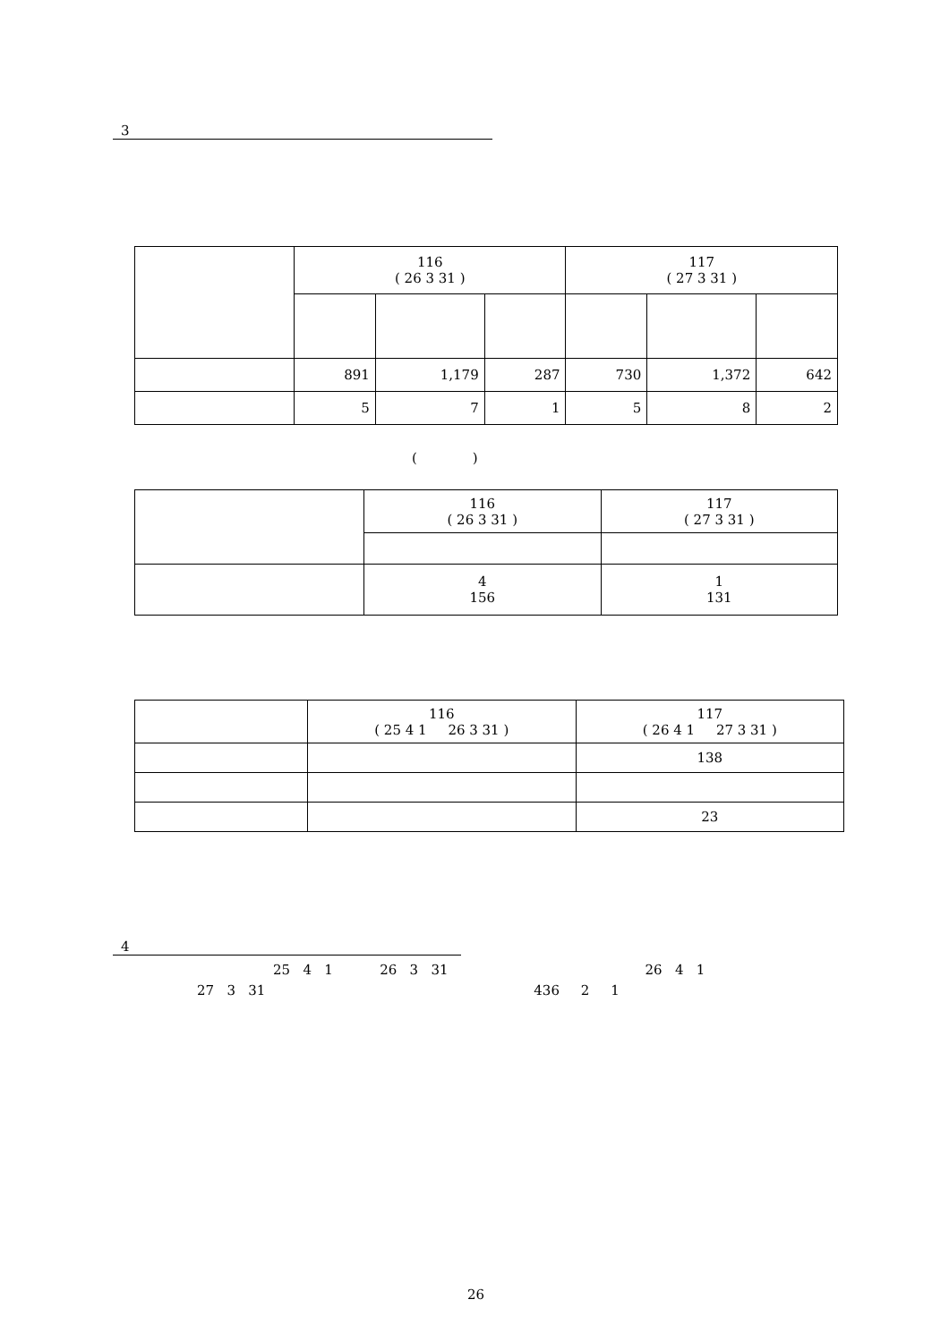3
| | 116 ( 26 3 31 ) | | | 117 ( 27 3 31 ) | | |
| --- | --- | --- | --- | --- | --- | --- |
| | 891 | 1,179 | 287 | 730 | 1,372 | 642 |
| | 5 | 7 | 1 | 5 | 8 | 2 |
( )
| | 116 ( 26 3 31 ) | 117 ( 27 3 31 ) |
| --- | --- | --- |
| | 4 156 | 1 131 |
| | 116 ( 25 4 1 26 3 31 ) | 117 ( 26 4 1 27 3 31 ) |
| --- | --- | --- |
| | | 138 |
| | | 23 |
4
25 4 1 26 3 31 26 4 1
27 3 31 436 2 1
26